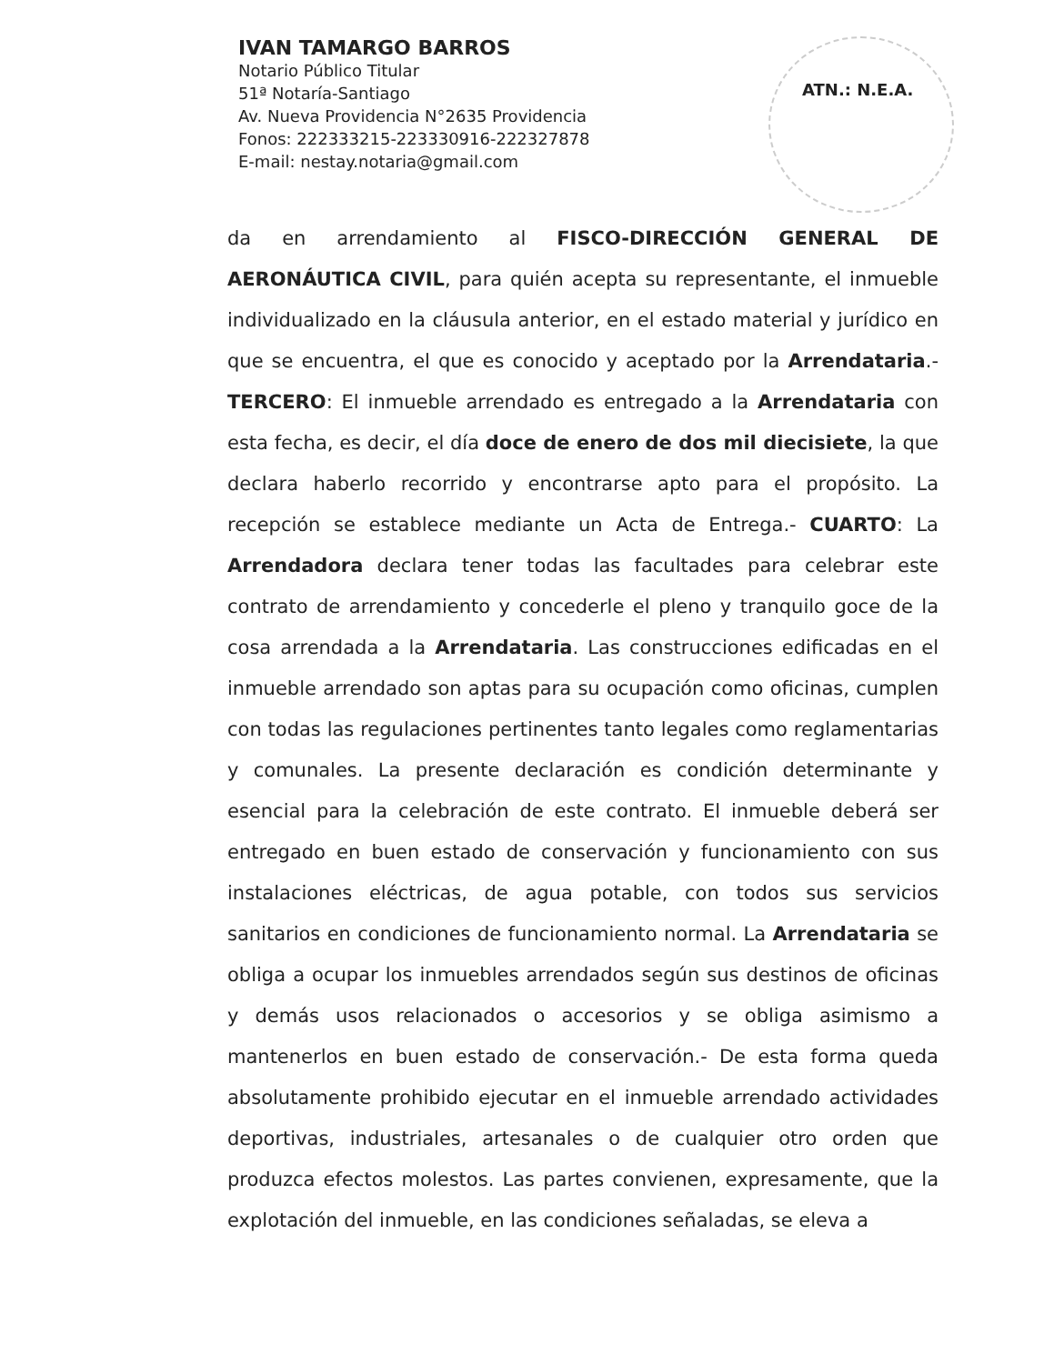IVAN TAMARGO BARROS
Notario Público Titular
51ª Notaría-Santiago
Av. Nueva Providencia N°2635 Providencia
Fonos: 222333215-223330916-222327878
E-mail: nestay.notaria@gmail.com
ATN.: N.E.A.
da en arrendamiento al FISCO-DIRECCIÓN GENERAL DE AERONÁUTICA CIVIL, para quién acepta su representante, el inmueble individualizado en la cláusula anterior, en el estado material y jurídico en que se encuentra, el que es conocido y aceptado por la Arrendataria.- TERCERO: El inmueble arrendado es entregado a la Arrendataria con esta fecha, es decir, el día doce de enero de dos mil diecisiete, la que declara haberlo recorrido y encontrarse apto para el propósito. La recepción se establece mediante un Acta de Entrega.- CUARTO: La Arrendadora declara tener todas las facultades para celebrar este contrato de arrendamiento y concederle el pleno y tranquilo goce de la cosa arrendada a la Arrendataria. Las construcciones edificadas en el inmueble arrendado son aptas para su ocupación como oficinas, cumplen con todas las regulaciones pertinentes tanto legales como reglamentarias y comunales. La presente declaración es condición determinante y esencial para la celebración de este contrato. El inmueble deberá ser entregado en buen estado de conservación y funcionamiento con sus instalaciones eléctricas, de agua potable, con todos sus servicios sanitarios en condiciones de funcionamiento normal. La Arrendataria se obliga a ocupar los inmuebles arrendados según sus destinos de oficinas y demás usos relacionados o accesorios y se obliga asimismo a mantenerlos en buen estado de conservación.- De esta forma queda absolutamente prohibido ejecutar en el inmueble arrendado actividades deportivas, industriales, artesanales o de cualquier otro orden que produzca efectos molestos. Las partes convienen, expresamente, que la explotación del inmueble, en las condiciones señaladas, se eleva a